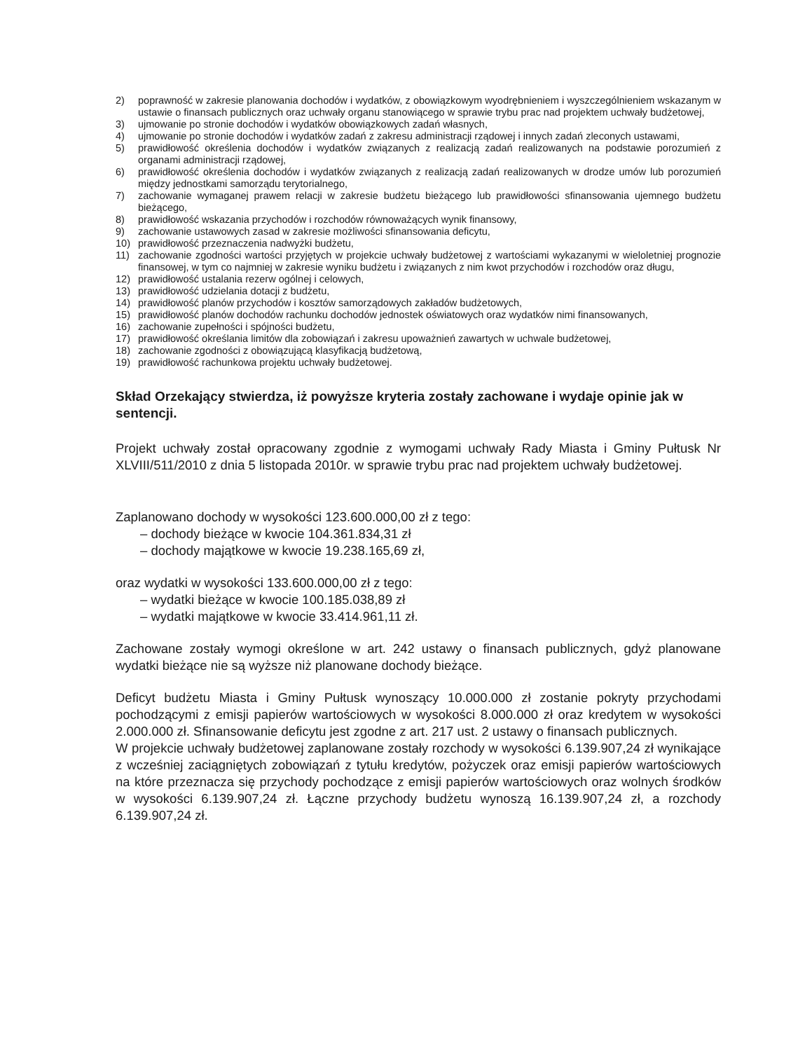2) poprawność w zakresie planowania dochodów i wydatków, z obowiązkowym wyodrębnieniem i wyszczególnieniem wskazanym w ustawie o finansach publicznych oraz uchwały organu stanowiącego w sprawie trybu prac nad projektem uchwały budżetowej,
3) ujmowanie po stronie dochodów i wydatków obowiązkowych zadań własnych,
4) ujmowanie po stronie dochodów i wydatków zadań z zakresu administracji rządowej i innych zadań zleconych ustawami,
5) prawidłowość określenia dochodów i wydatków związanych z realizacją zadań realizowanych na podstawie porozumień z organami administracji rządowej,
6) prawidłowość określenia dochodów i wydatków związanych z realizacją zadań realizowanych w drodze umów lub porozumień między jednostkami samorządu terytorialnego,
7) zachowanie wymaganej prawem relacji w zakresie budżetu bieżącego lub prawidłowości sfinansowania ujemnego budżetu bieżącego,
8) prawidłowość wskazania przychodów i rozchodów równoważących wynik finansowy,
9) zachowanie ustawowych zasad w zakresie możliwości sfinansowania deficytu,
10) prawidłowość przeznaczenia nadwyżki budżetu,
11) zachowanie zgodności wartości przyjętych w projekcie uchwały budżetowej z wartościami wykazanymi w wieloletniej prognozie finansowej, w tym co najmniej w zakresie wyniku budżetu i związanych z nim kwot przychodów i rozchodów oraz długu,
12) prawidłowość ustalania rezerw ogólnej i celowych,
13) prawidłowość udzielania dotacji z budżetu,
14) prawidłowość planów przychodów i kosztów samorządowych zakładów budżetowych,
15) prawidłowość planów dochodów rachunku dochodów jednostek oświatowych oraz wydatków nimi finansowanych,
16) zachowanie zupełności i spójności budżetu,
17) prawidłowość określania limitów dla zobowiązań i zakresu upoważnień zawartych w uchwale budżetowej,
18) zachowanie zgodności z obowiązującą klasyfikacją budżetową,
19) prawidłowość rachunkowa projektu uchwały budżetowej.
Skład Orzekający stwierdza, iż powyższe kryteria zostały zachowane i wydaje opinie jak w sentencji.
Projekt uchwały został opracowany zgodnie z wymogami uchwały Rady Miasta i Gminy Pułtusk Nr XLVIII/511/2010 z dnia 5 listopada 2010r. w sprawie trybu prac nad projektem uchwały budżetowej.
Zaplanowano dochody w wysokości 123.600.000,00 zł z tego:
– dochody bieżące w kwocie 104.361.834,31 zł
– dochody majątkowe w kwocie 19.238.165,69 zł,
oraz wydatki w wysokości 133.600.000,00 zł z tego:
– wydatki bieżące w kwocie 100.185.038,89 zł
– wydatki majątkowe w kwocie 33.414.961,11 zł.
Zachowane zostały wymogi określone w art. 242 ustawy o finansach publicznych, gdyż planowane wydatki bieżące nie są wyższe niż planowane dochody bieżące.
Deficyt budżetu Miasta i Gminy Pułtusk wynoszący 10.000.000 zł zostanie pokryty przychodami pochodzącymi z emisji papierów wartościowych w wysokości 8.000.000 zł oraz kredytem w wysokości 2.000.000 zł. Sfinansowanie deficytu jest zgodne z art. 217 ust. 2 ustawy o finansach publicznych.
W projekcie uchwały budżetowej zaplanowane zostały rozchody w wysokości 6.139.907,24 zł wynikające z wcześniej zaciągniętych zobowiązań z tytułu kredytów, pożyczek oraz emisji papierów wartościowych na które przeznacza się przychody pochodzące z emisji papierów wartościowych oraz wolnych środków w wysokości 6.139.907,24 zł. Łączne przychody budżetu wynoszą 16.139.907,24 zł, a rozchody 6.139.907,24 zł.